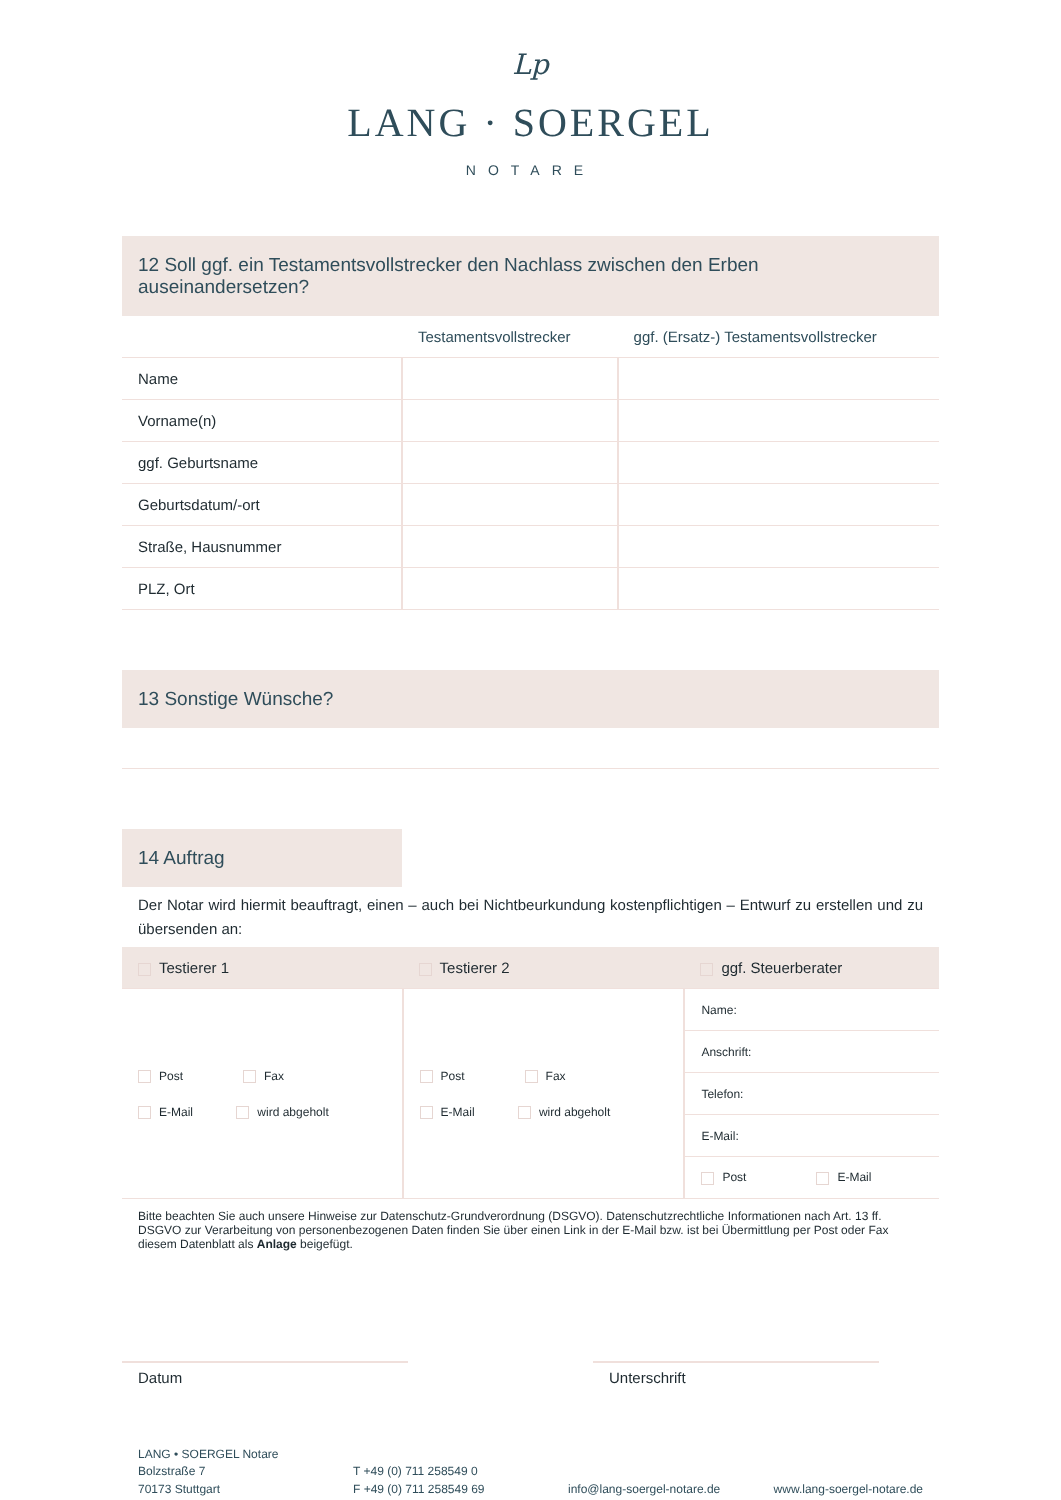Lp
LANG · SOERGEL
NOTARE
12 Soll ggf. ein Testamentsvollstrecker den Nachlass zwischen den Erben auseinandersetzen?
| | Testamentsvollstrecker | ggf. (Ersatz-) Testamentsvollstrecker |
| --- | --- | --- |
| Name | | |
| Vorname(n) | | |
| ggf. Geburtsname | | |
| Geburtsdatum/-ort | | |
| Straße, Hausnummer | | |
| PLZ, Ort | | |
13 Sonstige Wünsche?
14 Auftrag
Der Notar wird hiermit beauftragt, einen – auch bei Nichtbeurkundung kostenpflichtigen – Entwurf zu erstellen und zu übersenden an:
| Testierer 1 | Testierer 2 | ggf. Steuerberater |
| Post Fax E-Mail wird abgeholt | Post Fax E-Mail wird abgeholt | Name: |
| | | Anschrift: |
| | | Telefon: |
| | | E-Mail: |
| | | Post E-Mail |
Bitte beachten Sie auch unsere Hinweise zur Datenschutz-Grundverordnung (DSGVO). Datenschutzrechtliche Informationen nach Art. 13 ff. DSGVO zur Verarbeitung von personenbezogenen Daten finden Sie über einen Link in der E-Mail bzw. ist bei Übermittlung per Post oder Fax diesem Datenblatt als Anlage beigefügt.
Datum Unterschrift
LANG • SOERGEL Notare
Bolzstraße 7
70173 Stuttgart
T +49 (0) 711 258549 0
F +49 (0) 711 258549 69
info@lang-soergel-notare.de
www.lang-soergel-notare.de